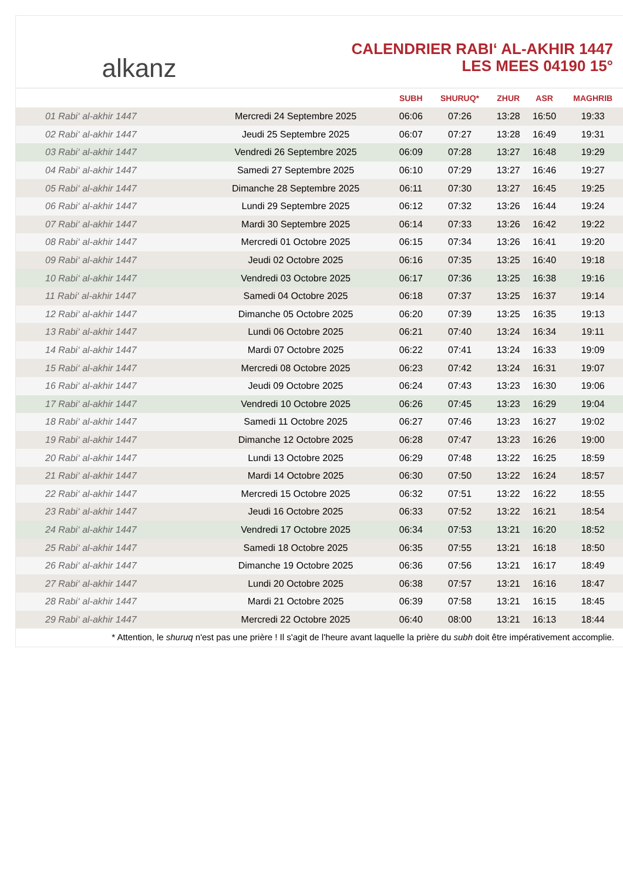alkanz
CALENDRIER RABI‘ AL-AKHIR 1447
LES MEES 04190 15°
| | | SUBH | SHURUQ* | ZHUR | ASR | MAGHRIB |
| --- | --- | --- | --- | --- | --- | --- |
| 01 Rabi‘ al-akhir 1447 | Mercredi 24 Septembre 2025 | 06:06 | 07:26 | 13:28 | 16:50 | 19:33 |
| 02 Rabi‘ al-akhir 1447 | Jeudi 25 Septembre 2025 | 06:07 | 07:27 | 13:28 | 16:49 | 19:31 |
| 03 Rabi‘ al-akhir 1447 | Vendredi 26 Septembre 2025 | 06:09 | 07:28 | 13:27 | 16:48 | 19:29 |
| 04 Rabi‘ al-akhir 1447 | Samedi 27 Septembre 2025 | 06:10 | 07:29 | 13:27 | 16:46 | 19:27 |
| 05 Rabi‘ al-akhir 1447 | Dimanche 28 Septembre 2025 | 06:11 | 07:30 | 13:27 | 16:45 | 19:25 |
| 06 Rabi‘ al-akhir 1447 | Lundi 29 Septembre 2025 | 06:12 | 07:32 | 13:26 | 16:44 | 19:24 |
| 07 Rabi‘ al-akhir 1447 | Mardi 30 Septembre 2025 | 06:14 | 07:33 | 13:26 | 16:42 | 19:22 |
| 08 Rabi‘ al-akhir 1447 | Mercredi 01 Octobre 2025 | 06:15 | 07:34 | 13:26 | 16:41 | 19:20 |
| 09 Rabi‘ al-akhir 1447 | Jeudi 02 Octobre 2025 | 06:16 | 07:35 | 13:25 | 16:40 | 19:18 |
| 10 Rabi‘ al-akhir 1447 | Vendredi 03 Octobre 2025 | 06:17 | 07:36 | 13:25 | 16:38 | 19:16 |
| 11 Rabi‘ al-akhir 1447 | Samedi 04 Octobre 2025 | 06:18 | 07:37 | 13:25 | 16:37 | 19:14 |
| 12 Rabi‘ al-akhir 1447 | Dimanche 05 Octobre 2025 | 06:20 | 07:39 | 13:25 | 16:35 | 19:13 |
| 13 Rabi‘ al-akhir 1447 | Lundi 06 Octobre 2025 | 06:21 | 07:40 | 13:24 | 16:34 | 19:11 |
| 14 Rabi‘ al-akhir 1447 | Mardi 07 Octobre 2025 | 06:22 | 07:41 | 13:24 | 16:33 | 19:09 |
| 15 Rabi‘ al-akhir 1447 | Mercredi 08 Octobre 2025 | 06:23 | 07:42 | 13:24 | 16:31 | 19:07 |
| 16 Rabi‘ al-akhir 1447 | Jeudi 09 Octobre 2025 | 06:24 | 07:43 | 13:23 | 16:30 | 19:06 |
| 17 Rabi‘ al-akhir 1447 | Vendredi 10 Octobre 2025 | 06:26 | 07:45 | 13:23 | 16:29 | 19:04 |
| 18 Rabi‘ al-akhir 1447 | Samedi 11 Octobre 2025 | 06:27 | 07:46 | 13:23 | 16:27 | 19:02 |
| 19 Rabi‘ al-akhir 1447 | Dimanche 12 Octobre 2025 | 06:28 | 07:47 | 13:23 | 16:26 | 19:00 |
| 20 Rabi‘ al-akhir 1447 | Lundi 13 Octobre 2025 | 06:29 | 07:48 | 13:22 | 16:25 | 18:59 |
| 21 Rabi‘ al-akhir 1447 | Mardi 14 Octobre 2025 | 06:30 | 07:50 | 13:22 | 16:24 | 18:57 |
| 22 Rabi‘ al-akhir 1447 | Mercredi 15 Octobre 2025 | 06:32 | 07:51 | 13:22 | 16:22 | 18:55 |
| 23 Rabi‘ al-akhir 1447 | Jeudi 16 Octobre 2025 | 06:33 | 07:52 | 13:22 | 16:21 | 18:54 |
| 24 Rabi‘ al-akhir 1447 | Vendredi 17 Octobre 2025 | 06:34 | 07:53 | 13:21 | 16:20 | 18:52 |
| 25 Rabi‘ al-akhir 1447 | Samedi 18 Octobre 2025 | 06:35 | 07:55 | 13:21 | 16:18 | 18:50 |
| 26 Rabi‘ al-akhir 1447 | Dimanche 19 Octobre 2025 | 06:36 | 07:56 | 13:21 | 16:17 | 18:49 |
| 27 Rabi‘ al-akhir 1447 | Lundi 20 Octobre 2025 | 06:38 | 07:57 | 13:21 | 16:16 | 18:47 |
| 28 Rabi‘ al-akhir 1447 | Mardi 21 Octobre 2025 | 06:39 | 07:58 | 13:21 | 16:15 | 18:45 |
| 29 Rabi‘ al-akhir 1447 | Mercredi 22 Octobre 2025 | 06:40 | 08:00 | 13:21 | 16:13 | 18:44 |
* Attention, le shuruq n'est pas une prière ! Il s'agit de l'heure avant laquelle la prière du subh doit être impérativement accomplie.